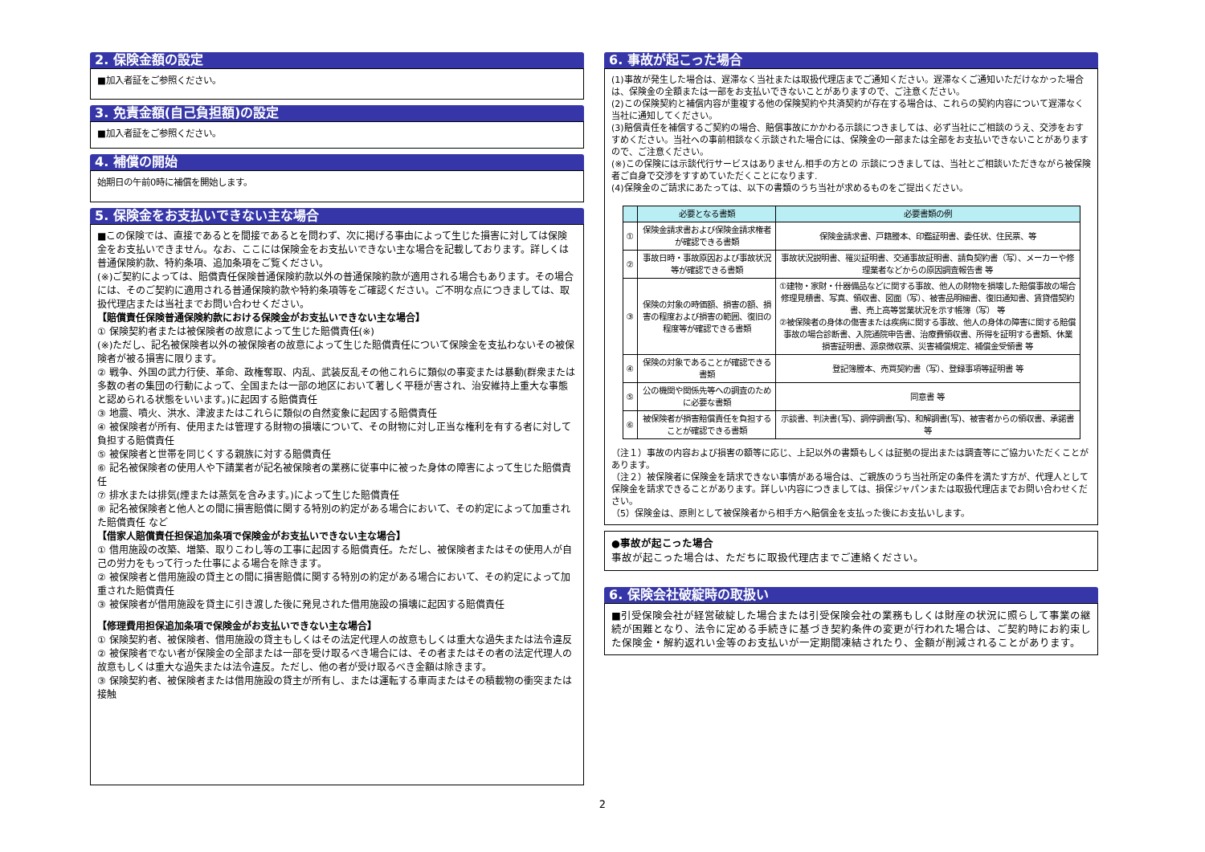2. 保険金額の設定
■加入者証をご参照ください。
3. 免責金額(自己負担額)の設定
■加入者証をご参照ください。
4. 補償の開始
始期日の午前0時に補償を開始します。
5. 保険金をお支払いできない主な場合
■この保険では、直接であるとを間接であるとを問わず、次に掲げる事由によって生じた損害に対しては保険金をお支払いできません。なお、ここには保険金をお支払いできない主な場合を記載しております。詳しくは普通保険約款、特約条項、追加条項をご覧ください。
(※)ご契約によっては、賠償責任保険普通保険約款以外の普通保険約款が適用される場合もあります。その場合には、そのご契約に適用される普通保険約款や特約条項等をご確認ください。ご不明な点につきましては、取扱代理店または当社までお問い合わせください。
【賠償責任保険普通保険約款における保険金がお支払いできない主な場合】
① 保険契約者または被保険者の故意によって生じた賠償責任(※)
(※)ただし、記名被保険者以外の被保険者の故意によって生じた賠償責任について保険金を支払わないその被保険者が被る損害に限ります。
② 戦争、外国の武力行使、革命、政権奪取、内乱、武装反乱その他これらに類似の事変または暴動(群衆または多数の者の集団の行動によって、全国または一部の地区において著しく平穏が害され、治安維持上重大な事態と認められる状態をいいます。)に起因する賠償責任
③ 地震、噴火、洪水、津波またはこれらに類似の自然変象に起因する賠償責任
④ 被保険者が所有、使用または管理する財物の損壊について、その財物に対し正当な権利を有する者に対して負担する賠償責任
⑤ 被保険者と世帯を同じくする親族に対する賠償責任
⑥ 記名被保険者の使用人や下請業者が記名被保険者の業務に従事中に被った身体の障害によって生じた賠償責任
⑦ 排水または排気(煙または蒸気を含みます。)によって生じた賠償責任
⑧ 記名被保険者と他人との間に損害賠償に関する特別の約定がある場合において、その約定によって加重された賠償責任 など
【借家人賠償責任担保追加条項で保険金がお支払いできない主な場合】
① 借用施設の改築、増築、取りこわし等の工事に起因する賠償責任。ただし、被保険者またはその使用人が自己の労力をもって行った仕事による場合を除きます。
② 被保険者と借用施設の貸主との間に損害賠償に関する特別の約定がある場合において、その約定によって加重された賠償責任
③ 被保険者が借用施設を貸主に引き渡した後に発見された借用施設の損壊に起因する賠償責任
【修理費用担保追加条項で保険金がお支払いできない主な場合】
① 保険契約者、被保険者、借用施設の貸主もしくはその法定代理人の故意もしくは重大な過失または法令違反
② 被保険者でない者が保険金の全部または一部を受け取るべき場合には、その者またはその者の法定代理人の故意もしくは重大な過失または法令違反。ただし、他の者が受け取るべき金額は除きます。
③ 保険契約者、被保険者または借用施設の貸主が所有し、または運転する車両またはその積載物の衝突または接触
6. 事故が起こった場合
(1)事故が発生した場合は、遅滞なく当社または取扱代理店までご通知ください。遅滞なくご通知いただけなかった場合は、保険金の全額または一部をお支払いできないことがありますので、ご注意ください。
(2)この保険契約と補償内容が重複する他の保険契約や共済契約が存在する場合は、これらの契約内容について遅滞なく当社に通知してください。
(3)賠償責任を補償するご契約の場合、賠償事故にかかわる示談につきましては、必ず当社にご相談のうえ、交渉をおすすめください。当社への事前相談なく示談された場合には、保険金の一部または全部をお支払いできないことがありますので、ご注意ください。
(※)この保険には示談代行サービスはありません.相手の方との 示談につきましては、当社とご相談いただきながら被保険者ご自身で交渉をすすめていただくことになります.
(4)保険金のご請求にあたっては、以下の書類のうち当社が求めるものをご提出ください。
| | 必要となる書類 | 必要書類の例 |
| --- | --- | --- |
| ① | 保険金請求書および保険金請求権者が確認できる書類 | 保険金請求書、戸籍謄本、印鑑証明書、委任状、住民票、等 |
| ② | 事故日時・事故原因および事故状況等が確認できる書類 | 事故状況説明書、罹災証明書、交通事故証明書、請負契約書（写）、メーカーや修理業者などからの原因調査報告書 等 |
| ③ | 保険の対象の時価額、損害の額、損害の程度および損害の範囲、復旧の程度等が確認できる書類 | ①建物・家財・什器備品などに関する事故、他人の財物を損壊した賠償事故の場合修理見積書、写真、領収書、図面（写）、被害品明細書、復旧通知書、賃貸借契約書、売上高等営業状況を示す帳簿（写） 等 ②被保険者の身体の傷害または疾病に関する事故、他人の身体の障害に関する賠償事故の場合診断書、入院通院申告書、治療費領収書、所得を証明する書類、休業損害証明書、源泉徴収票、災害補償規定、補償金受領書 等 |
| ④ | 保険の対象であることが確認できる書類 | 登記簿謄本、売買契約書（写）、登録事項等証明書 等 |
| ⑤ | 公の機関や関係先等への調査のために必要な書類 | 同意書 等 |
| ⑥ | 被保険者が損害賠償責任を負担することが確認できる書類 | 示談書、判決書(写)、調停調書(写)、和解調書(写)、被害者からの領収書、承諾書 等 |
（注１）事故の内容および損害の額等に応じ、上記以外の書類もしくは証拠の提出または調査等にご協力いただくことがあります。
（注２）被保険者に保険金を請求できない事情がある場合は、ご親族のうち当社所定の条件を満たす方が、代理人として保険金を請求できることがあります。詳しい内容につきましては、損保ジャパンまたは取扱代理店までお問い合わせください。
（5）保険金は、原則として被保険者から相手方へ賠償金を支払った後にお支払いします。
●事故が起こった場合
事故が起こった場合は、ただちに取扱代理店までご連絡ください。
6. 保険会社破綻時の取扱い
■引受保険会社が経営破綻した場合または引受保険会社の業務もしくは財産の状況に照らして事業の継続が困難となり、法令に定める手続きに基づき契約条件の変更が行われた場合は、ご契約時にお約束した保険金・解約返れい金等のお支払いが一定期間凍結されたり、金額が削減されることがあります。
2